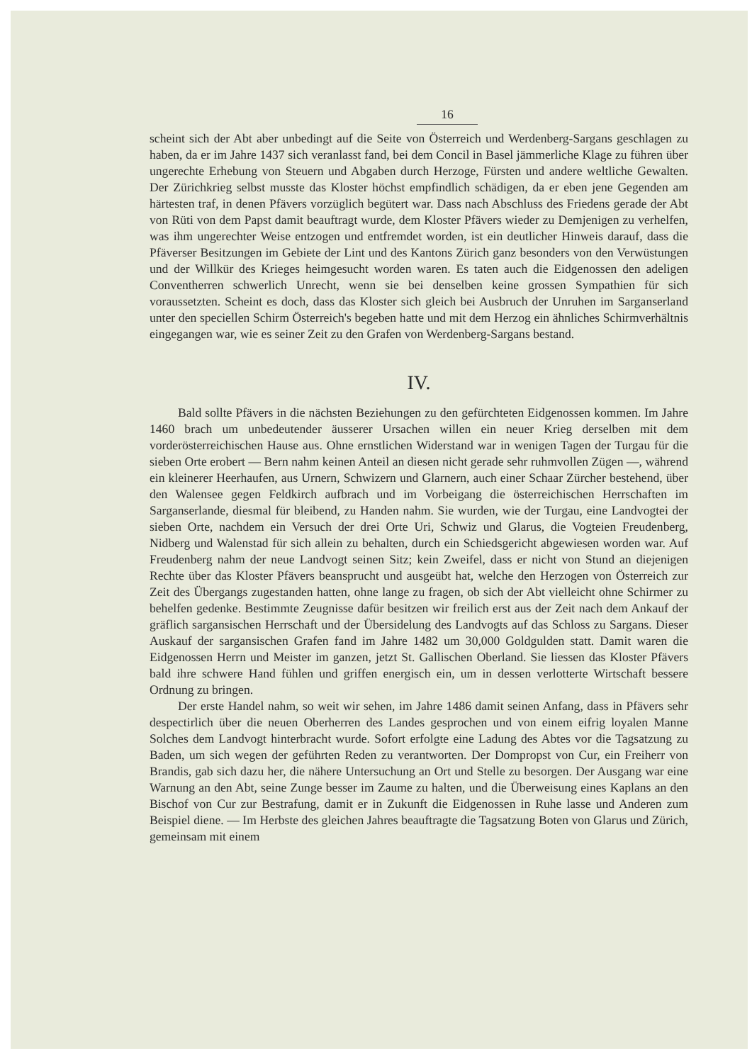16
scheint sich der Abt aber unbedingt auf die Seite von Österreich und Werdenberg-Sargans geschlagen zu haben, da er im Jahre 1437 sich veranlasst fand, bei dem Concil in Basel jämmerliche Klage zu führen über ungerechte Erhebung von Steuern und Abgaben durch Herzoge, Fürsten und andere weltliche Gewalten. Der Zürichkrieg selbst musste das Kloster höchst empfindlich schädigen, da er eben jene Gegenden am härtesten traf, in denen Pfävers vorzüglich begütert war. Dass nach Abschluss des Friedens gerade der Abt von Rüti von dem Papst damit beauftragt wurde, dem Kloster Pfävers wieder zu Demjenigen zu verhelfen, was ihm ungerechter Weise entzogen und entfremdet worden, ist ein deutlicher Hinweis darauf, dass die Pfäverser Besitzungen im Gebiete der Lint und des Kantons Zürich ganz besonders von den Verwüstungen und der Willkür des Krieges heimgesucht worden waren. Es taten auch die Eidgenossen den adeligen Conventherren schwerlich Unrecht, wenn sie bei denselben keine grossen Sympathien für sich voraussetzten. Scheint es doch, dass das Kloster sich gleich bei Ausbruch der Unruhen im Sarganserland unter den speciellen Schirm Österreich's begeben hatte und mit dem Herzog ein ähnliches Schirmverhältnis eingegangen war, wie es seiner Zeit zu den Grafen von Werdenberg-Sargans bestand.
IV.
Bald sollte Pfävers in die nächsten Beziehungen zu den gefürchteten Eidgenossen kommen. Im Jahre 1460 brach um unbedeutender äusserer Ursachen willen ein neuer Krieg derselben mit dem vorderösterreichischen Hause aus. Ohne ernstlichen Widerstand war in wenigen Tagen der Turgau für die sieben Orte erobert — Bern nahm keinen Anteil an diesen nicht gerade sehr ruhmvollen Zügen —, während ein kleinerer Heerhaufen, aus Urnern, Schwizern und Glarnern, auch einer Schaar Zürcher bestehend, über den Walensee gegen Feldkirch aufbrach und im Vorbeigang die österreichischen Herrschaften im Sarganserlande, diesmal für bleibend, zu Handen nahm. Sie wurden, wie der Turgau, eine Landvogtei der sieben Orte, nachdem ein Versuch der drei Orte Uri, Schwiz und Glarus, die Vogteien Freudenberg, Nidberg und Walenstad für sich allein zu behalten, durch ein Schiedsgericht abgewiesen worden war. Auf Freudenberg nahm der neue Landvogt seinen Sitz; kein Zweifel, dass er nicht von Stund an diejenigen Rechte über das Kloster Pfävers beansprucht und ausgeübt hat, welche den Herzogen von Österreich zur Zeit des Übergangs zugestanden hatten, ohne lange zu fragen, ob sich der Abt vielleicht ohne Schirmer zu behelfen gedenke. Bestimmte Zeugnisse dafür besitzen wir freilich erst aus der Zeit nach dem Ankauf der gräflich sargansischen Herrschaft und der Übersidelung des Landvogts auf das Schloss zu Sargans. Dieser Auskauf der sargansischen Grafen fand im Jahre 1482 um 30,000 Goldgulden statt. Damit waren die Eidgenossen Herrn und Meister im ganzen, jetzt St. Gallischen Oberland. Sie liessen das Kloster Pfävers bald ihre schwere Hand fühlen und griffen energisch ein, um in dessen verlotterte Wirtschaft bessere Ordnung zu bringen.
Der erste Handel nahm, so weit wir sehen, im Jahre 1486 damit seinen Anfang, dass in Pfävers sehr despectirlich über die neuen Oberherren des Landes gesprochen und von einem eifrig loyalen Manne Solches dem Landvogt hinterbracht wurde. Sofort erfolgte eine Ladung des Abtes vor die Tagsatzung zu Baden, um sich wegen der geführten Reden zu verantworten. Der Dompropst von Cur, ein Freiherr von Brandis, gab sich dazu her, die nähere Untersuchung an Ort und Stelle zu besorgen. Der Ausgang war eine Warnung an den Abt, seine Zunge besser im Zaume zu halten, und die Überweisung eines Kaplans an den Bischof von Cur zur Bestrafung, damit er in Zukunft die Eidgenossen in Ruhe lasse und Anderen zum Beispiel diene. — Im Herbste des gleichen Jahres beauftragte die Tagsatzung Boten von Glarus und Zürich, gemeinsam mit einem